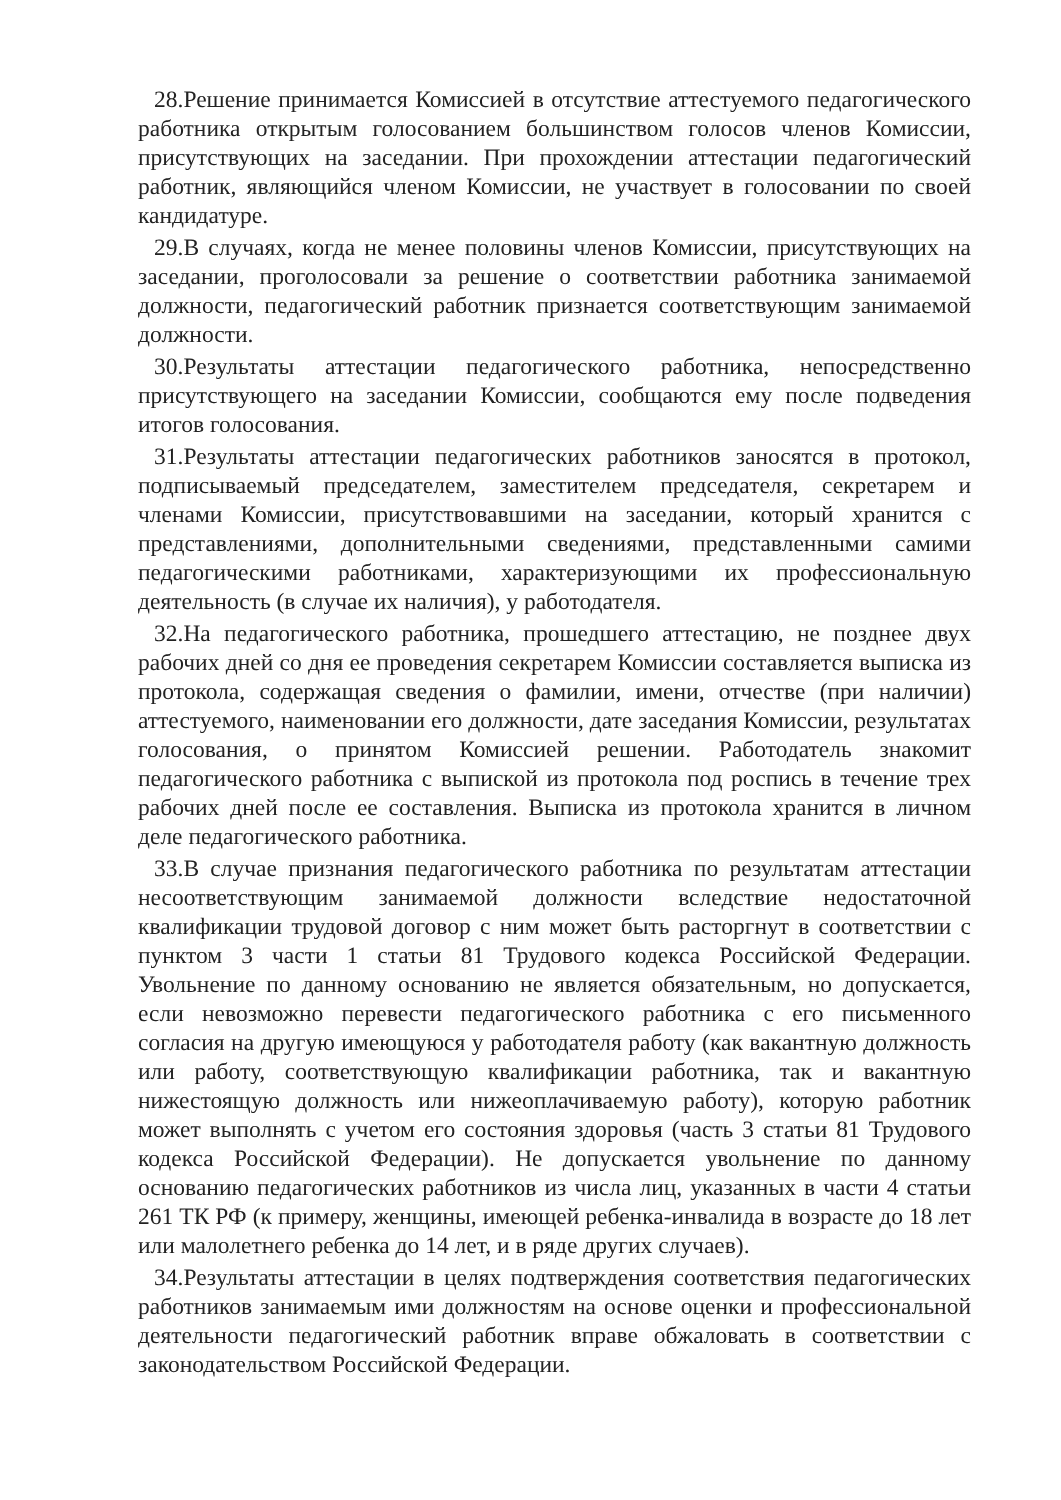28.Решение принимается Комиссией в отсутствие аттестуемого педагогического работника открытым голосованием большинством голосов членов Комиссии, присутствующих на заседании. При прохождении аттестации педагогический работник, являющийся членом Комиссии, не участвует в голосовании по своей кандидатуре.
29.В случаях, когда не менее половины членов Комиссии, присутствующих на заседании, проголосовали за решение о соответствии работника занимаемой должности, педагогический работник признается соответствующим занимаемой должности.
30.Результаты аттестации педагогического работника, непосредственно присутствующего на заседании Комиссии, сообщаются ему после подведения итогов голосования.
31.Результаты аттестации педагогических работников заносятся в протокол, подписываемый председателем, заместителем председателя, секретарем и членами Комиссии, присутствовавшими на заседании, который хранится с представлениями, дополнительными сведениями, представленными самими педагогическими работниками, характеризующими их профессиональную деятельность (в случае их наличия), у работодателя.
32.На педагогического работника, прошедшего аттестацию, не позднее двух рабочих дней со дня ее проведения секретарем Комиссии составляется выписка из протокола, содержащая сведения о фамилии, имени, отчестве (при наличии) аттестуемого, наименовании его должности, дате заседания Комиссии, результатах голосования, о принятом Комиссией решении. Работодатель знакомит педагогического работника с выпиской из протокола под роспись в течение трех рабочих дней после ее составления. Выписка из протокола хранится в личном деле педагогического работника.
33.В случае признания педагогического работника по результатам аттестации несоответствующим занимаемой должности вследствие недостаточной квалификации трудовой договор с ним может быть расторгнут в соответствии с пунктом 3 части 1 статьи 81 Трудового кодекса Российской Федерации. Увольнение по данному основанию не является обязательным, но допускается, если невозможно перевести педагогического работника с его письменного согласия на другую имеющуюся у работодателя работу (как вакантную должность или работу, соответствующую квалификации работника, так и вакантную нижестоящую должность или нижеоплачиваемую работу), которую работник может выполнять с учетом его состояния здоровья (часть 3 статьи 81 Трудового кодекса Российской Федерации). Не допускается увольнение по данному основанию педагогических работников из числа лиц, указанных в части 4 статьи 261 ТК РФ (к примеру, женщины, имеющей ребенка-инвалида в возрасте до 18 лет или малолетнего ребенка до 14 лет, и в ряде других случаев).
34.Результаты аттестации в целях подтверждения соответствия педагогических работников занимаемым ими должностям на основе оценки и профессиональной деятельности педагогический работник вправе обжаловать в соответствии с законодательством Российской Федерации.